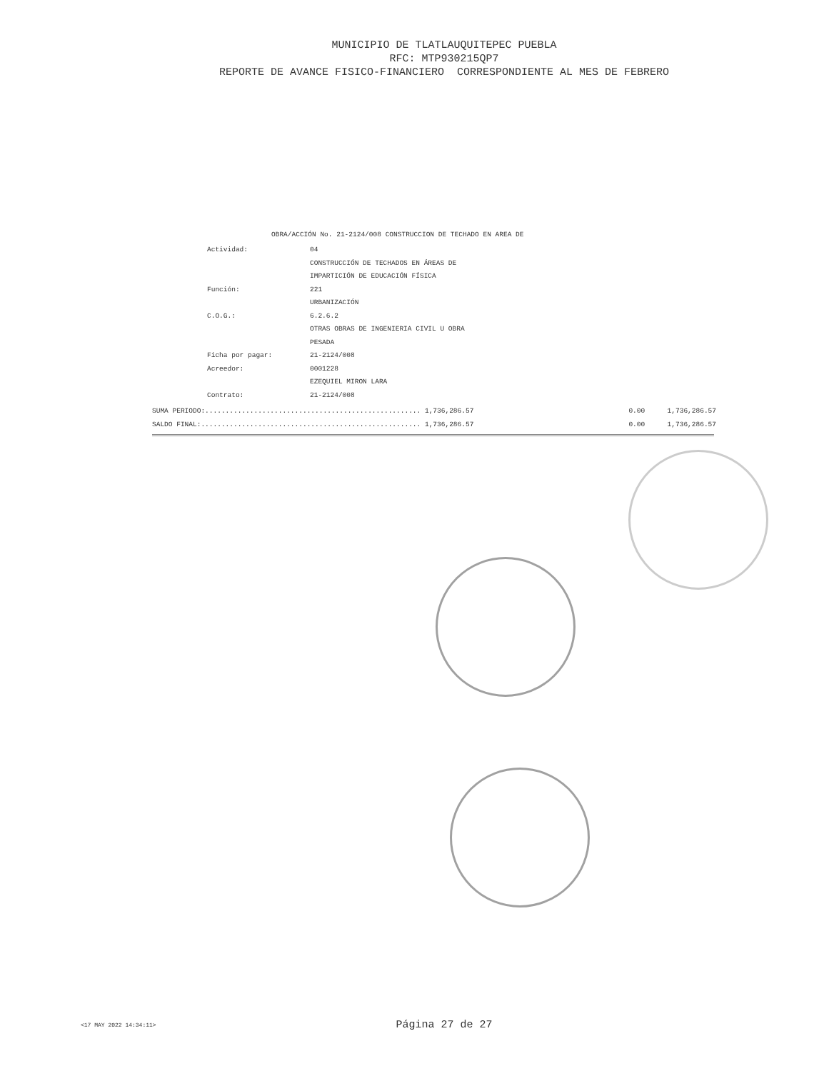MUNICIPIO DE TLATLAUQUITEPEC PUEBLA
RFC: MTP930215QP7
REPORTE DE AVANCE FISICO-FINANCIERO CORRESPONDIENTE AL MES DE FEBRERO
OBRA/ACCIÓN No. 21-2124/008 CONSTRUCCION DE TECHADO EN AREA DE
| Actividad: | 04 |
| | CONSTRUCCIÓN DE TECHADOS EN ÁREAS DE |
| | IMPARTICIÓN DE EDUCACIÓN FÍSICA |
| Función: | 221 |
| | URBANIZACIÓN |
| C.O.G.: | 6.2.6.2 |
| | OTRAS OBRAS DE INGENIERIA CIVIL U OBRA |
| | PESADA |
| Ficha por pagar: | 21-2124/008 |
| Acreedor: | 0001228 |
| | EZEQUIEL MIRON LARA |
| Contrato: | 21-2124/008 |
| SUMA PERIODO:..................................................... 1,736,286.57 | 0.00 | 1,736,286.57 |
| SALDO FINAL:...................................................... 1,736,286.57 | 0.00 | 1,736,286.57 |
<17 MAY 2022 14:34:11>
Página 27 de 27